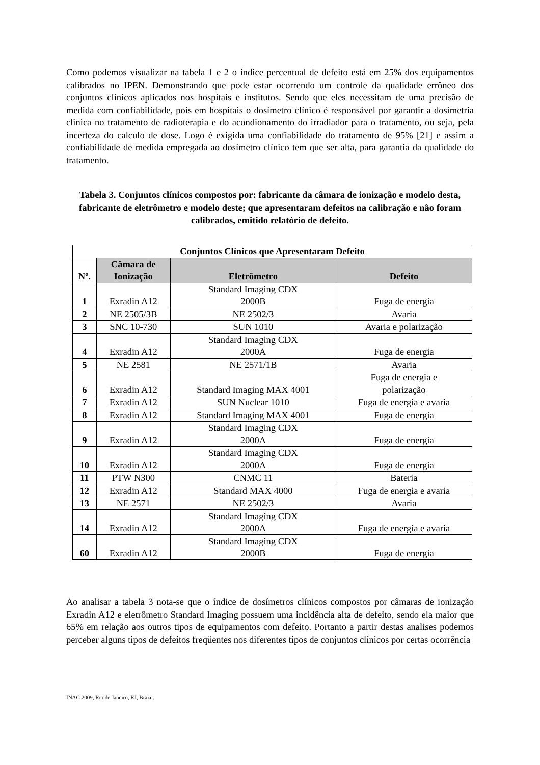Como podemos visualizar na tabela 1 e 2 o índice percentual de defeito está em 25% dos equipamentos calibrados no IPEN. Demonstrando que pode estar ocorrendo um controle da qualidade errôneo dos conjuntos clínicos aplicados nos hospitais e institutos. Sendo que eles necessitam de uma precisão de medida com confiabilidade, pois em hospitais o dosímetro clínico é responsável por garantir a dosimetria clinica no tratamento de radioterapia e do acondionamento do irradiador para o tratamento, ou seja, pela incerteza do calculo de dose. Logo é exigida uma confiabilidade do tratamento de 95% [21] e assim a confiabilidade de medida empregada ao dosímetro clínico tem que ser alta, para garantia da qualidade do tratamento.
Tabela 3. Conjuntos clínicos compostos por: fabricante da câmara de ionização e modelo desta, fabricante de eletrômetro e modelo deste; que apresentaram defeitos na calibração e não foram calibrados, emitido relatório de defeito.
| Conjuntos Clínicos que Apresentaram Defeito | | | |
| --- | --- | --- | --- |
| Nº. | Câmara de Ionização | Eletrômetro | Defeito |
| 1 | Exradin A12 | Standard Imaging CDX 2000B | Fuga de energia |
| 2 | NE 2505/3B | NE 2502/3 | Avaria |
| 3 | SNC 10-730 | SUN 1010 | Avaria e polarização |
| 4 | Exradin A12 | Standard Imaging CDX 2000A | Fuga de energia |
| 5 | NE 2581 | NE 2571/1B | Avaria |
| 6 | Exradin A12 | Standard Imaging MAX 4001 | Fuga de energia e polarização |
| 7 | Exradin A12 | SUN Nuclear 1010 | Fuga de energia e avaria |
| 8 | Exradin A12 | Standard Imaging MAX 4001 | Fuga de energia |
| 9 | Exradin A12 | Standard Imaging CDX 2000A | Fuga de energia |
| 10 | Exradin A12 | Standard Imaging CDX 2000A | Fuga de energia |
| 11 | PTW N300 | CNMC 11 | Bateria |
| 12 | Exradin A12 | Standard MAX 4000 | Fuga de energia e avaria |
| 13 | NE 2571 | NE 2502/3 | Avaria |
| 14 | Exradin A12 | Standard Imaging CDX 2000A | Fuga de energia e avaria |
| 60 | Exradin A12 | Standard Imaging CDX 2000B | Fuga de energia |
Ao analisar a tabela 3 nota-se que o índice de dosímetros clínicos compostos por câmaras de ionização Exradin A12 e eletrômetro Standard Imaging possuem uma incidência alta de defeito, sendo ela maior que 65% em relação aos outros tipos de equipamentos com defeito. Portanto a partir destas analises podemos perceber alguns tipos de defeitos freqüentes nos diferentes tipos de conjuntos clínicos por certas ocorrência
INAC 2009, Rio de Janeiro, RJ, Brazil.